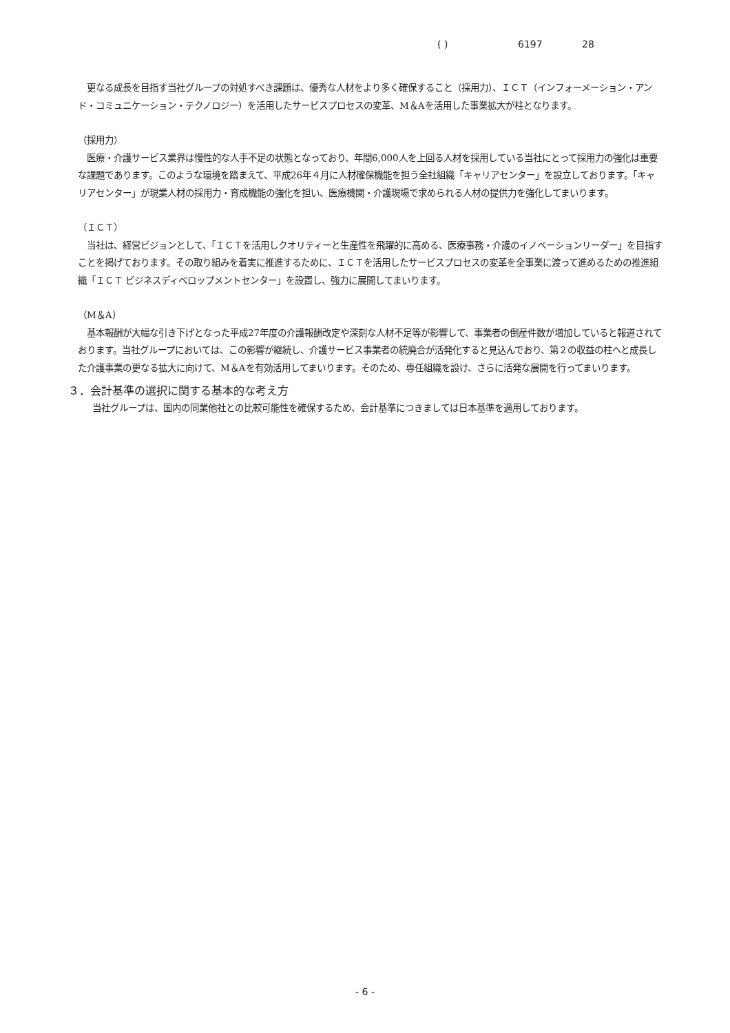( ) 6197 28
　更なる成長を目指す当社グループの対処すべき課題は、優秀な人材をより多く確保すること（採用力）、ＩＣＴ（インフォーメーション・アンド・コミュニケーション・テクノロジー）を活用したサービスプロセスの変革、M＆Aを活用した事業拡大が柱となります。
（採用力）
　医療・介護サービス業界は慢性的な人手不足の状態となっており、年間6,000人を上回る人材を採用している当社にとって採用力の強化は重要な課題であります。このような環境を踏まえて、平成26年４月に人材確保機能を担う全社組織「キャリアセンター」を設立しております。「キャリアセンター」が現業人材の採用力・育成機能の強化を担い、医療機関・介護現場で求められる人材の提供力を強化してまいります。
（ＩＣＴ）
　当社は、経営ビジョンとして、「ＩＣＴを活用しクオリティーと生産性を飛躍的に高める、医療事務・介護のイノベーションリーダー」を目指すことを掲げております。その取り組みを着実に推進するために、ＩＣＴを活用したサービスプロセスの変革を全事業に渡って進めるための推進組織「ＩＣＴ ビジネスディベロップメントセンター」を設置し、強力に展開してまいります。
（M＆A）
　基本報酬が大幅な引き下げとなった平成27年度の介護報酬改定や深刻な人材不足等が影響して、事業者の倒産件数が増加していると報道されております。当社グループにおいては、この影響が継続し、介護サービス事業者の統廃合が活発化すると見込んでおり、第２の収益の柱へと成長した介護事業の更なる拡大に向けて、M＆Aを有効活用してまいります。そのため、専任組織を設け、さらに活発な展開を行ってまいります。
３．会計基準の選択に関する基本的な考え方
　当社グループは、国内の同業他社との比較可能性を確保するため、会計基準につきましては日本基準を適用しております。
- 6 -